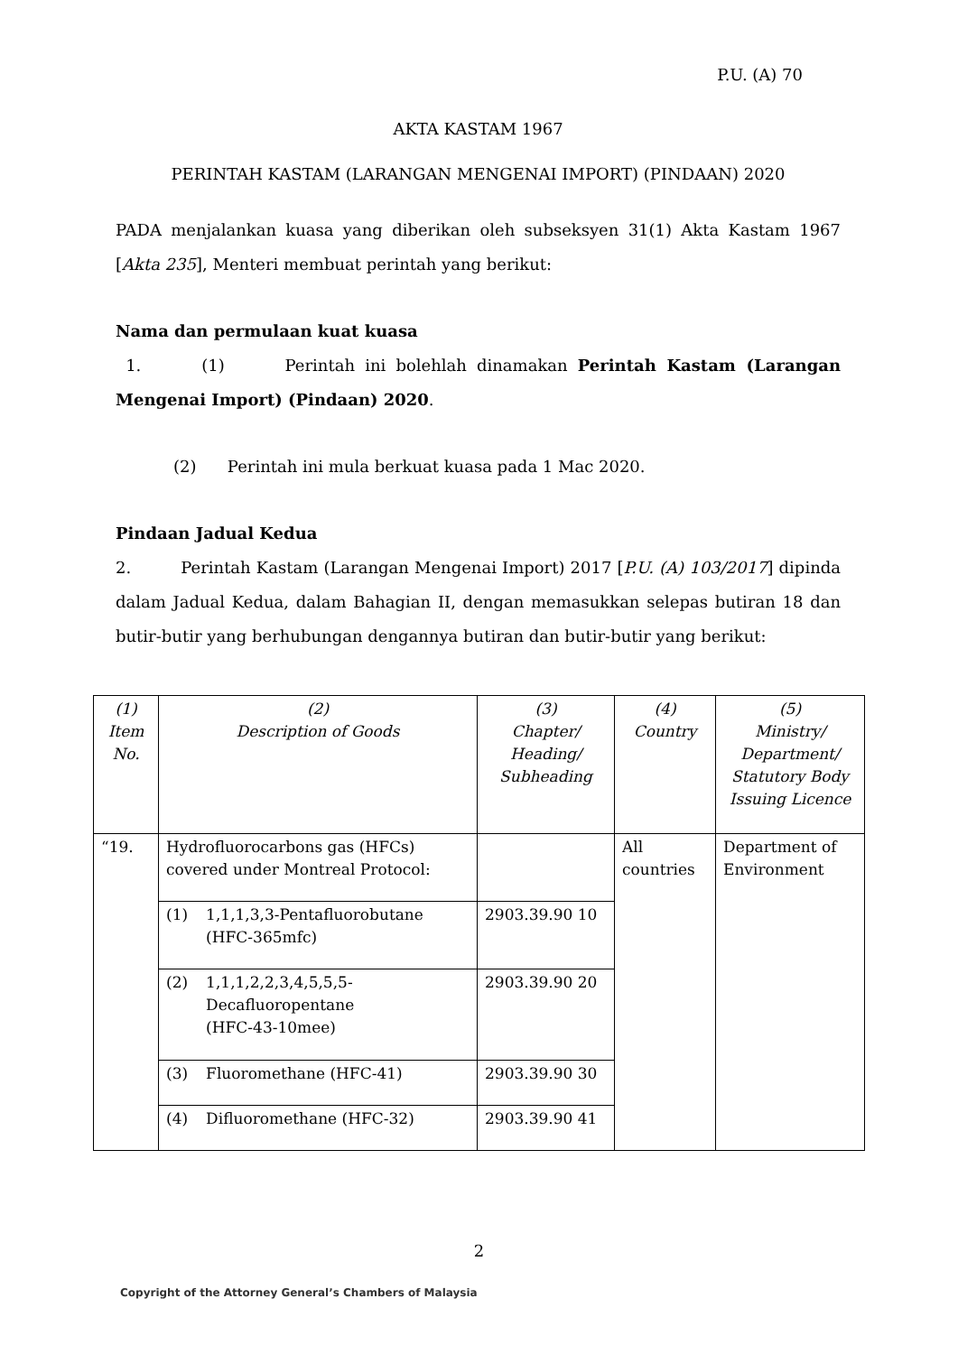P.U. (A) 70
AKTA KASTAM 1967
PERINTAH KASTAM (LARANGAN MENGENAI IMPORT) (PINDAAN) 2020
PADA menjalankan kuasa yang diberikan oleh subseksyen 31(1) Akta Kastam 1967 [Akta 235], Menteri membuat perintah yang berikut:
Nama dan permulaan kuat kuasa
1. (1) Perintah ini bolehlah dinamakan Perintah Kastam (Larangan Mengenai Import) (Pindaan) 2020.
(2) Perintah ini mula berkuat kuasa pada 1 Mac 2020.
Pindaan Jadual Kedua
2. Perintah Kastam (Larangan Mengenai Import) 2017 [P.U. (A) 103/2017] dipinda dalam Jadual Kedua, dalam Bahagian II, dengan memasukkan selepas butiran 18 dan butir-butir yang berhubungan dengannya butiran dan butir-butir yang berikut:
| (1) Item No. | (2) Description of Goods | (3) Chapter/ Heading/ Subheading | (4) Country | (5) Ministry/ Department/ Statutory Body Issuing Licence |
| “19. | Hydrofluorocarbons gas (HFCs) covered under Montreal Protocol: | | All countries | Department of Environment |
| | (1) 1,1,1,3,3-Pentafluorobutane (HFC-365mfc) | 2903.39.90 10 | | |
| | (2) 1,1,1,2,2,3,4,5,5,5- Decafluoropentane (HFC-43-10mee) | 2903.39.90 20 | | |
| | (3) Fluoromethane (HFC-41) | 2903.39.90 30 | | |
| | (4) Difluoromethane (HFC-32) | 2903.39.90 41 | | |
2
Copyright of the Attorney General’s Chambers of Malaysia